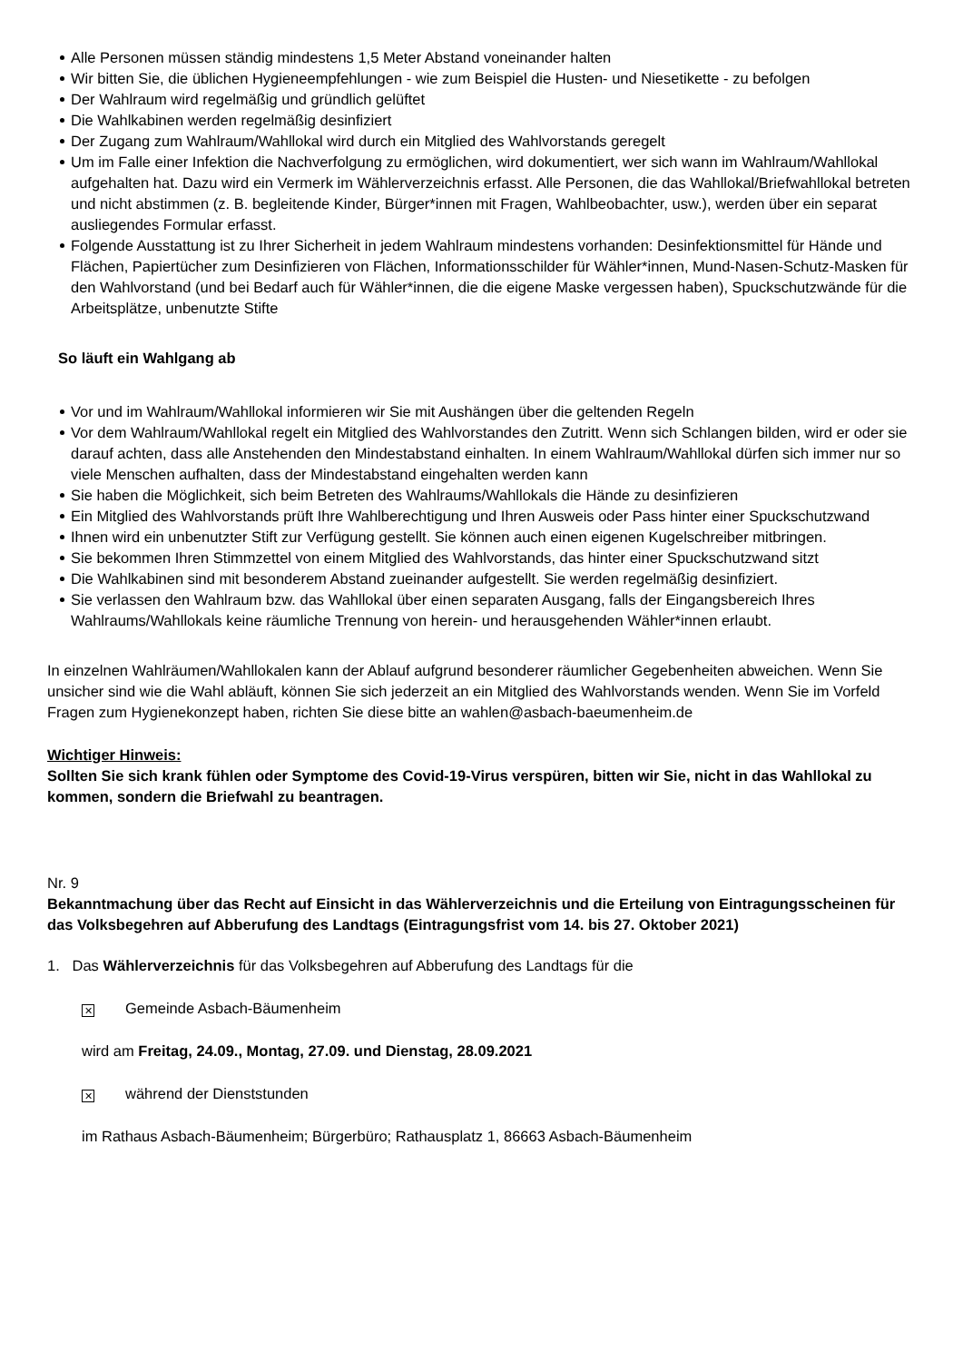Alle Personen müssen ständig mindestens 1,5 Meter Abstand voneinander halten
Wir bitten Sie, die üblichen Hygieneempfehlungen - wie zum Beispiel die Husten- und Niesetikette - zu befolgen
Der Wahlraum wird regelmäßig und gründlich gelüftet
Die Wahlkabinen werden regelmäßig desinfiziert
Der Zugang zum Wahlraum/Wahllokal wird durch ein Mitglied des Wahlvorstands geregelt
Um im Falle einer Infektion die Nachverfolgung zu ermöglichen, wird dokumentiert, wer sich wann im Wahlraum/Wahllokal aufgehalten hat. Dazu wird ein Vermerk im Wählerverzeichnis erfasst. Alle Personen, die das Wahllokal/Briefwahllokal betreten und nicht abstimmen (z. B. begleitende Kinder, Bürger*innen mit Fragen, Wahlbeobachter, usw.), werden über ein separat ausliegendes Formular erfasst.
Folgende Ausstattung ist zu Ihrer Sicherheit in jedem Wahlraum mindestens vorhanden: Desinfektionsmittel für Hände und Flächen, Papiertücher zum Desinfizieren von Flächen, Informationsschilder für Wähler*innen, Mund-Nasen-Schutz-Masken für den Wahlvorstand (und bei Bedarf auch für Wähler*innen, die die eigene Maske vergessen haben), Spuckschutzwände für die Arbeitsplätze, unbenutzte Stifte
So läuft ein Wahlgang ab
Vor und im Wahlraum/Wahllokal informieren wir Sie mit Aushängen über die geltenden Regeln
Vor dem Wahlraum/Wahllokal regelt ein Mitglied des Wahlvorstandes den Zutritt. Wenn sich Schlangen bilden, wird er oder sie darauf achten, dass alle Anstehenden den Mindestabstand einhalten. In einem Wahlraum/Wahllokal dürfen sich immer nur so viele Menschen aufhalten, dass der Mindestabstand eingehalten werden kann
Sie haben die Möglichkeit, sich beim Betreten des Wahlraums/Wahllokals die Hände zu desinfizieren
Ein Mitglied des Wahlvorstands prüft Ihre Wahlberechtigung und Ihren Ausweis oder Pass hinter einer Spuckschutzwand
Ihnen wird ein unbenutzter Stift zur Verfügung gestellt. Sie können auch einen eigenen Kugelschreiber mitbringen.
Sie bekommen Ihren Stimmzettel von einem Mitglied des Wahlvorstands, das hinter einer Spuckschutzwand sitzt
Die Wahlkabinen sind mit besonderem Abstand zueinander aufgestellt. Sie werden regelmäßig desinfiziert.
Sie verlassen den Wahlraum bzw. das Wahllokal über einen separaten Ausgang, falls der Eingangsbereich Ihres Wahlraums/Wahllokals keine räumliche Trennung von herein- und herausgehenden Wähler*innen erlaubt.
In einzelnen Wahlräumen/Wahllokalen kann der Ablauf aufgrund besonderer räumlicher Gegebenheiten abweichen. Wenn Sie unsicher sind wie die Wahl abläuft, können Sie sich jederzeit an ein Mitglied des Wahlvorstands wenden. Wenn Sie im Vorfeld Fragen zum Hygienekonzept haben, richten Sie diese bitte an wahlen@asbach-baeumenheim.de
Wichtiger Hinweis:
Sollten Sie sich krank fühlen oder Symptome des Covid-19-Virus verspüren, bitten wir Sie, nicht in das Wahllokal zu kommen, sondern die Briefwahl zu beantragen.
Nr. 9
Bekanntmachung über das Recht auf Einsicht in das Wählerverzeichnis und die Erteilung von Eintragungsscheinen für das Volksbegehren auf Abberufung des Landtags (Eintragungsfrist vom 14. bis 27. Oktober 2021)
1. Das Wählerverzeichnis für das Volksbegehren auf Abberufung des Landtags für die
✕ Gemeinde Asbach-Bäumenheim
wird am Freitag, 24.09., Montag, 27.09. und Dienstag, 28.09.2021
✕ während der Dienststunden
im Rathaus Asbach-Bäumenheim; Bürgerbüro; Rathausplatz 1, 86663 Asbach-Bäumenheim